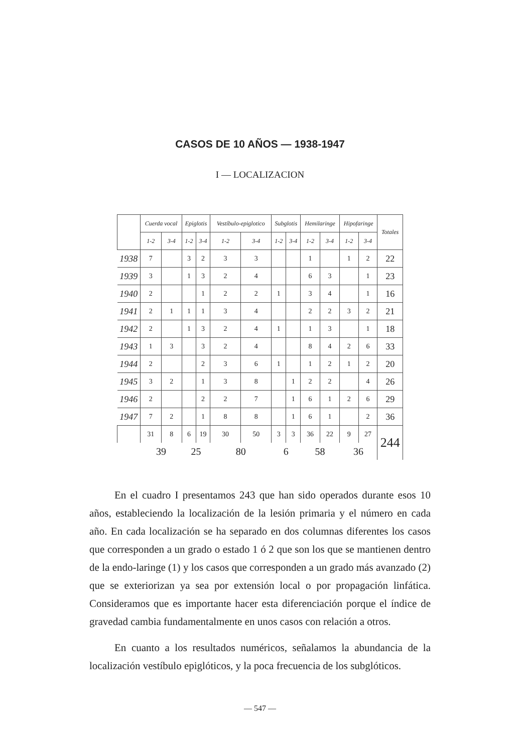CASOS DE 10 AÑOS — 1938-1947
I — LOCALIZACION
| | Cuerda vocal | | Epiglotis | | Vestíbulo-epiglotico | | Subglotis | | Hemilaringe | | Hipofaringe | | Totales |
| --- | --- | --- | --- | --- | --- | --- | --- | --- | --- | --- | --- | --- | --- |
| | 1-2 | 3-4 | 1-2 | 3-4 | 1-2 | 3-4 | 1-2 | 3-4 | 1-2 | 3-4 | 1-2 | 3-4 | |
| 1938 | 7 | | 3 | 2 | 3 | 3 | | | 1 | | 1 | 2 | 22 |
| 1939 | 3 | | 1 | 3 | 2 | 4 | | | 6 | 3 | | 1 | 23 |
| 1940 | 2 | | | 1 | 2 | 2 | 1 | | 3 | 4 | | 1 | 16 |
| 1941 | 2 | 1 | 1 | 1 | 3 | 4 | | | 2 | 2 | 3 | 2 | 21 |
| 1942 | 2 | | 1 | 3 | 2 | 4 | 1 | | 1 | 3 | | 1 | 18 |
| 1943 | 1 | 3 | | 3 | 2 | 4 | | | 8 | 4 | 2 | 6 | 33 |
| 1944 | 2 | | | 2 | 3 | 6 | 1 | | 1 | 2 | 1 | 2 | 20 |
| 1945 | 3 | 2 | | 1 | 3 | 8 | | 1 | 2 | 2 | | 4 | 26 |
| 1946 | 2 | | | 2 | 2 | 7 | | 1 | 6 | 1 | 2 | 6 | 29 |
| 1947 | 7 | 2 | | 1 | 8 | 8 | | 1 | 6 | 1 | | 2 | 36 |
| | 31 | 8 | 6 | 19 | 30 | 50 | 3 | 3 | 36 | 22 | 9 | 27 | 244 |
| | 39 | | 25 | | 80 | | 6 | | 58 | | 36 | | |
En el cuadro I presentamos 243 que han sido operados durante esos 10 años, estableciendo la localización de la lesión primaria y el número en cada año. En cada localización se ha separado en dos columnas diferentes los casos que corresponden a un grado o estado 1 ó 2 que son los que se mantienen dentro de la endo-laringe (1) y los casos que corresponden a un grado más avanzado (2) que se exteriorizan ya sea por extensión local o por propagación linfática. Consideramos que es importante hacer esta diferenciación porque el índice de gravedad cambia fundamentalmente en unos casos con relación a otros.
En cuanto a los resultados numéricos, señalamos la abundancia de la localización vestíbulo epiglóticos, y la poca frecuencia de los subglóticos.
— 547 —